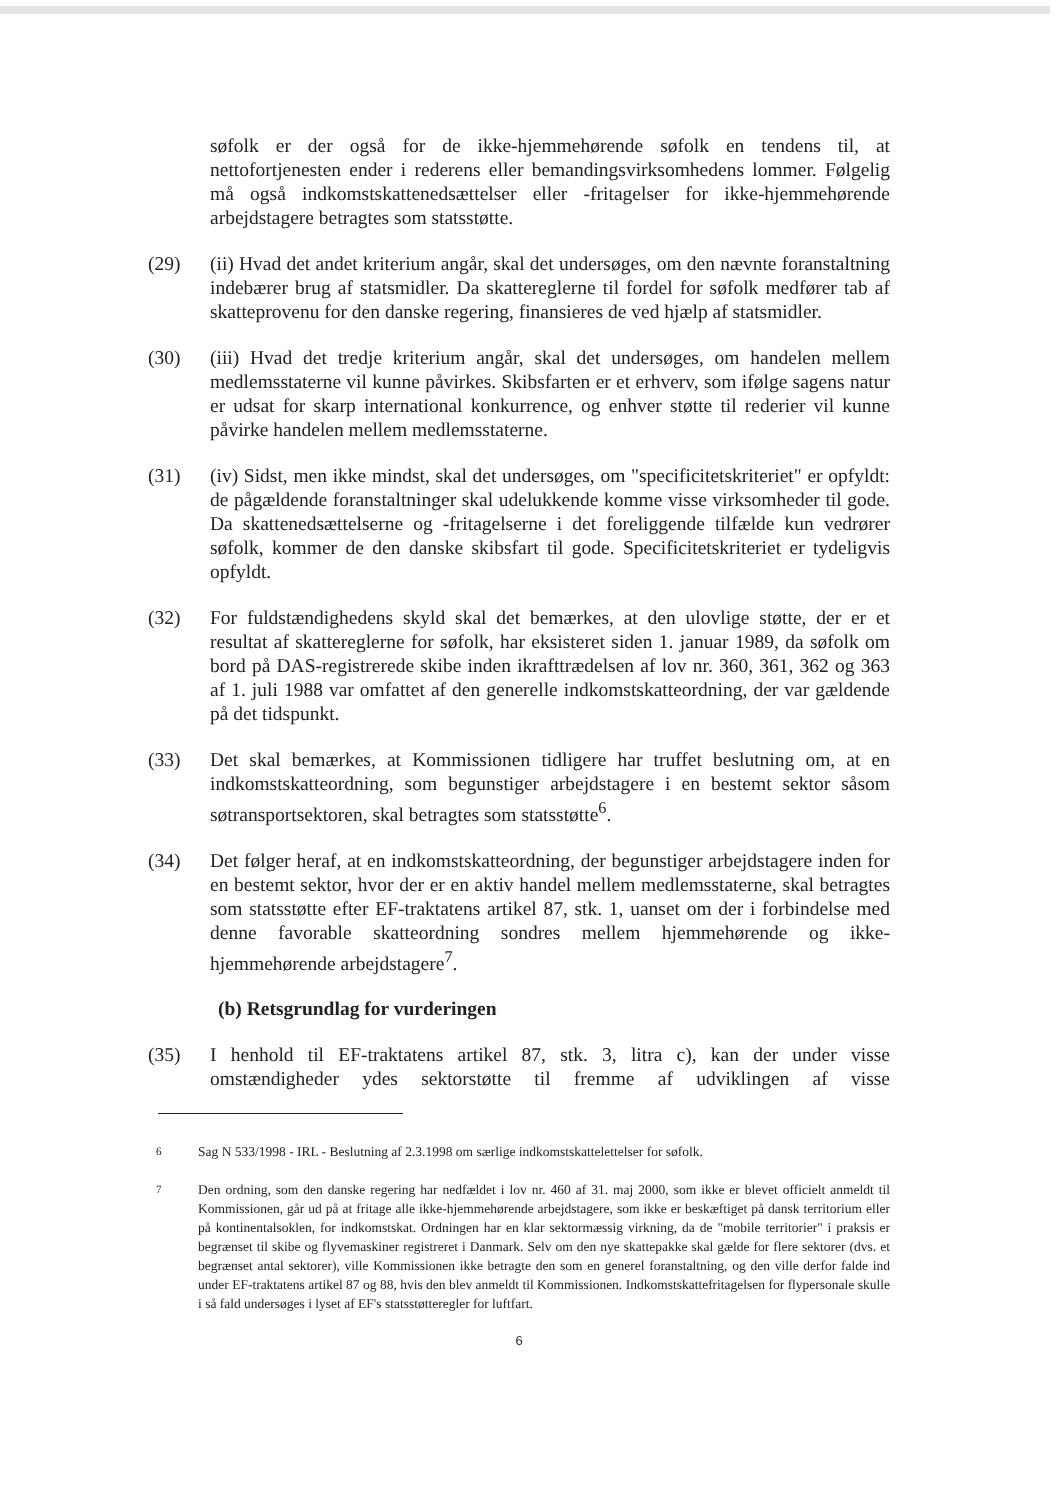søfolk er der også for de ikke-hjemmehørende søfolk en tendens til, at nettofortjenesten ender i rederens eller bemandingsvirksomhedens lommer. Følgelig må også indkomstskattenedsættelser eller -fritagelser for ikke-hjemmehørende arbejdstagere betragtes som statsstøtte.
(29) (ii) Hvad det andet kriterium angår, skal det undersøges, om den nævnte foranstaltning indebærer brug af statsmidler. Da skattereglerne til fordel for søfolk medfører tab af skatteprovenu for den danske regering, finansieres de ved hjælp af statsmidler.
(30) (iii) Hvad det tredje kriterium angår, skal det undersøges, om handelen mellem medlemsstaterne vil kunne påvirkes. Skibsfarten er et erhverv, som ifølge sagens natur er udsat for skarp international konkurrence, og enhver støtte til rederier vil kunne påvirke handelen mellem medlemsstaterne.
(31) (iv) Sidst, men ikke mindst, skal det undersøges, om "specificitetskriteriet" er opfyldt: de pågældende foranstaltninger skal udelukkende komme visse virksomheder til gode. Da skattenedsættelserne og -fritagelserne i det foreliggende tilfælde kun vedrører søfolk, kommer de den danske skibsfart til gode. Specificitetskriteriet er tydeligvis opfyldt.
(32) For fuldstændighedens skyld skal det bemærkes, at den ulovlige støtte, der er et resultat af skattereglerne for søfolk, har eksisteret siden 1. januar 1989, da søfolk om bord på DAS-registrerede skibe inden ikrafttrædelsen af lov nr. 360, 361, 362 og 363 af 1. juli 1988 var omfattet af den generelle indkomstskatteordning, der var gældende på det tidspunkt.
(33) Det skal bemærkes, at Kommissionen tidligere har truffet beslutning om, at en indkomstskatteordning, som begunstiger arbejdstagere i en bestemt sektor såsom søtransportsektoren, skal betragtes som statsstøtte<sup>6</sup>.
(34) Det følger heraf, at en indkomstskatteordning, der begunstiger arbejdstagere inden for en bestemt sektor, hvor der er en aktiv handel mellem medlemsstaterne, skal betragtes som statsstøtte efter EF-traktatens artikel 87, stk. 1, uanset om der i forbindelse med denne favorable skatteordning sondres mellem hjemmehørende og ikke-hjemmehørende arbejdstagere<sup>7</sup>.
(b) Retsgrundlag for vurderingen
(35) I henhold til EF-traktatens artikel 87, stk. 3, litra c), kan der under visse omstændigheder ydes sektorstøtte til fremme af udviklingen af visse
<sup>6</sup> Sag N 533/1998 - IRL - Beslutning af 2.3.1998 om særlige indkomstskattelettelser for søfolk.
<sup>7</sup> Den ordning, som den danske regering har nedfældet i lov nr. 460 af 31. maj 2000, som ikke er blevet officielt anmeldt til Kommissionen, går ud på at fritage alle ikke-hjemmehørende arbejdstagere, som ikke er beskæftiget på dansk territorium eller på kontinentalsoklen, for indkomstskat. Ordningen har en klar sektormæssig virkning, da de "mobile territorier" i praksis er begrænset til skibe og flyvemaskiner registreret i Danmark. Selv om den nye skattepakke skal gælde for flere sektorer (dvs. et begrænset antal sektorer), ville Kommissionen ikke betragte den som en generel foranstaltning, og den ville derfor falde ind under EF-traktatens artikel 87 og 88, hvis den blev anmeldt til Kommissionen. Indkomstskattefritagelsen for flypersonale skulle i så fald undersøges i lyset af EF's statsstøtteregler for luftfart.
6